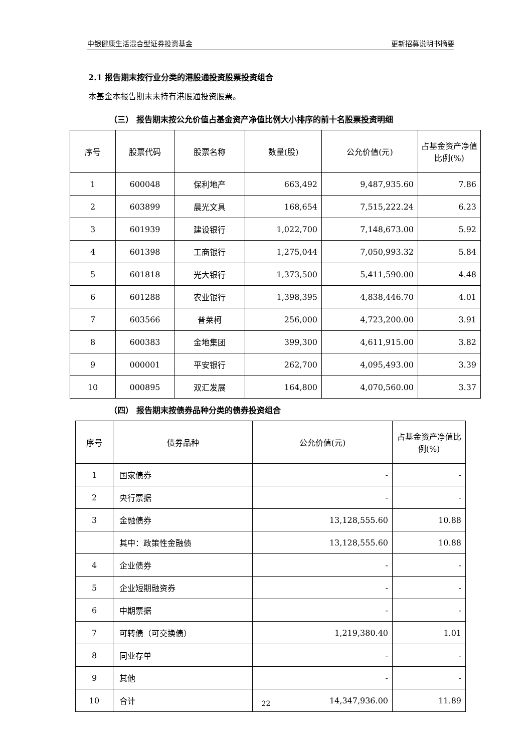中银健康生活混合型证券投资基金 更新招募说明书摘要
2.1 报告期末按行业分类的港股通投资股票投资组合
本基金本报告期末未持有港股通投资股票。
（三） 报告期末按公允价值占基金资产净值比例大小排序的前十名股票投资明细
| 序号 | 股票代码 | 股票名称 | 数量(股) | 公允价值(元) | 占基金资产净值比例(%) |
| --- | --- | --- | --- | --- | --- |
| 1 | 600048 | 保利地产 | 663,492 | 9,487,935.60 | 7.86 |
| 2 | 603899 | 晨光文具 | 168,654 | 7,515,222.24 | 6.23 |
| 3 | 601939 | 建设银行 | 1,022,700 | 7,148,673.00 | 5.92 |
| 4 | 601398 | 工商银行 | 1,275,044 | 7,050,993.32 | 5.84 |
| 5 | 601818 | 光大银行 | 1,373,500 | 5,411,590.00 | 4.48 |
| 6 | 601288 | 农业银行 | 1,398,395 | 4,838,446.70 | 4.01 |
| 7 | 603566 | 普莱柯 | 256,000 | 4,723,200.00 | 3.91 |
| 8 | 600383 | 金地集团 | 399,300 | 4,611,915.00 | 3.82 |
| 9 | 000001 | 平安银行 | 262,700 | 4,095,493.00 | 3.39 |
| 10 | 000895 | 双汇发展 | 164,800 | 4,070,560.00 | 3.37 |
（四） 报告期末按债券品种分类的债券投资组合
| 序号 | 债券品种 | 公允价值(元) | 占基金资产净值比例(%) |
| --- | --- | --- | --- |
| 1 | 国家债券 | - | - |
| 2 | 央行票据 | - | - |
| 3 | 金融债券 | 13,128,555.60 | 10.88 |
| | 其中：政策性金融债 | 13,128,555.60 | 10.88 |
| 4 | 企业债券 | - | - |
| 5 | 企业短期融资券 | - | - |
| 6 | 中期票据 | - | - |
| 7 | 可转债（可交换债） | 1,219,380.40 | 1.01 |
| 8 | 同业存单 | - | - |
| 9 | 其他 | - | - |
| 10 | 合计 | 14,347,936.00 | 11.89 |
22